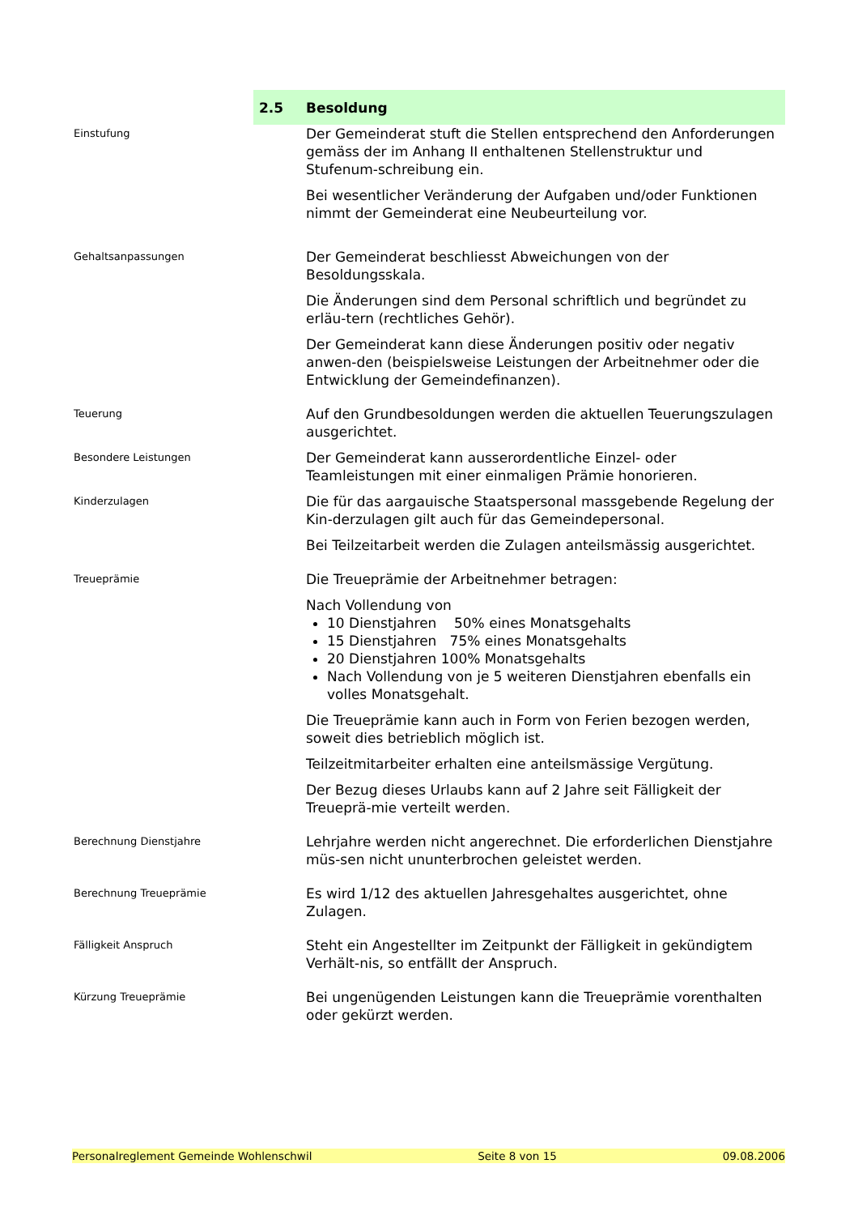2.5 Besoldung
Einstufung
Der Gemeinderat stuft die Stellen entsprechend den Anforderungen gemäss der im Anhang II enthaltenen Stellenstruktur und Stufenum-schreibung ein.
Bei wesentlicher Veränderung der Aufgaben und/oder Funktionen nimmt der Gemeinderat eine Neubeurteilung vor.
Gehaltsanpassungen
Der Gemeinderat beschliesst Abweichungen von der Besoldungsskala.
Die Änderungen sind dem Personal schriftlich und begründet zu erläu-tern (rechtliches Gehör).
Der Gemeinderat kann diese Änderungen positiv oder negativ anwen-den (beispielsweise Leistungen der Arbeitnehmer oder die Entwicklung der Gemeindefinanzen).
Teuerung
Auf den Grundbesoldungen werden die aktuellen Teuerungszulagen ausgerichtet.
Besondere Leistungen
Der Gemeinderat kann ausserordentliche Einzel- oder Teamleistungen mit einer einmaligen Prämie honorieren.
Kinderzulagen
Die für das aargauische Staatspersonal massgebende Regelung der Kin-derzulagen gilt auch für das Gemeindepersonal.
Bei Teilzeitarbeit werden die Zulagen anteilsmässig ausgerichtet.
Treueprämie
Die Treueprämie der Arbeitnehmer betragen:
Nach Vollendung von
10 Dienstjahren 50% eines Monatsgehalts
15 Dienstjahren 75% eines Monatsgehalts
20 Dienstjahren 100% Monatsgehalts
Nach Vollendung von je 5 weiteren Dienstjahren ebenfalls ein volles Monatsgehalt.
Die Treueprämie kann auch in Form von Ferien bezogen werden, soweit dies betrieblich möglich ist.
Teilzeitmitarbeiter erhalten eine anteilsmässige Vergütung.
Der Bezug dieses Urlaubs kann auf 2 Jahre seit Fälligkeit der Treueprä-mie verteilt werden.
Berechnung Dienstjahre
Lehrjahre werden nicht angerechnet. Die erforderlichen Dienstjahre müs-sen nicht ununterbrochen geleistet werden.
Berechnung Treueprämie
Es wird 1/12 des aktuellen Jahresgehaltes ausgerichtet, ohne Zulagen.
Fälligkeit Anspruch
Steht ein Angestellter im Zeitpunkt der Fälligkeit in gekündigtem Verhält-nis, so entfällt der Anspruch.
Kürzung Treueprämie
Bei ungenügenden Leistungen kann die Treueprämie vorenthalten oder gekürzt werden.
Personalreglement Gemeinde Wohlenschwil Seite 8 von 15 09.08.2006